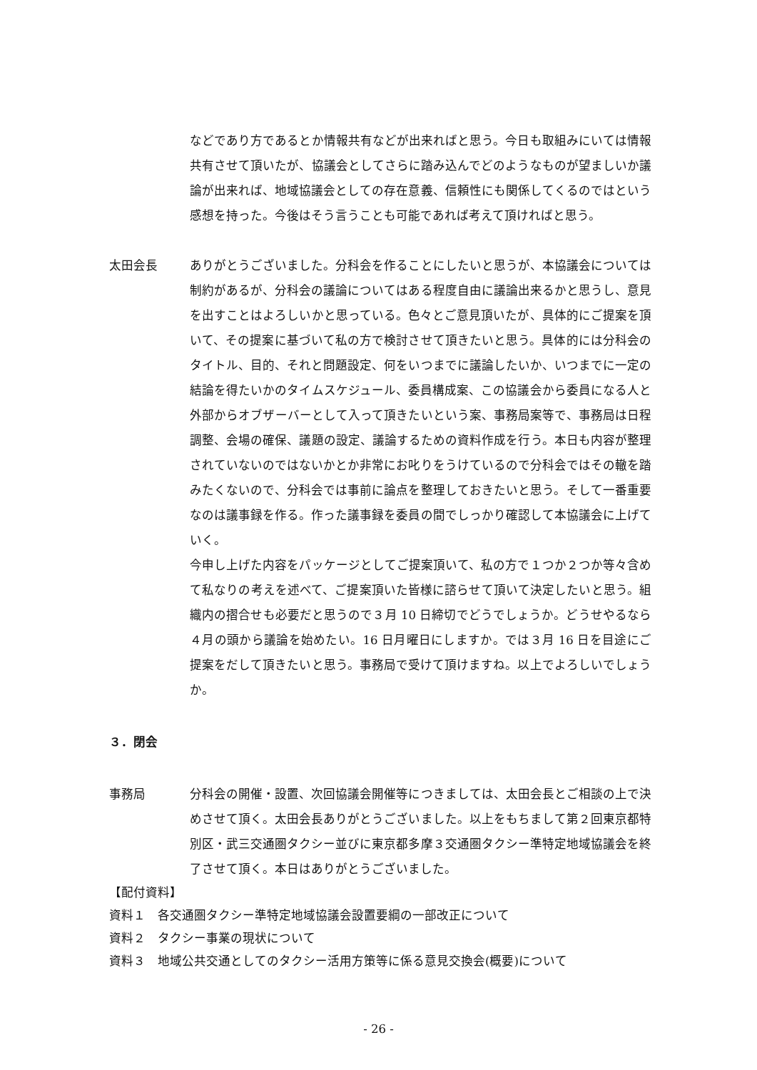などであり方であるとか情報共有などが出来ればと思う。今日も取組みにいては情報共有させて頂いたが、協議会としてさらに踏み込んでどのようなものが望ましいか議論が出来れば、地域協議会としての存在意義、信頼性にも関係してくるのではという感想を持った。今後はそう言うことも可能であれば考えて頂ければと思う。
太田会長 ありがとうございました。分科会を作ることにしたいと思うが、本協議会については制約があるが、分科会の議論についてはある程度自由に議論出来るかと思うし、意見を出すことはよろしいかと思っている。色々とご意見頂いたが、具体的にご提案を頂いて、その提案に基づいて私の方で検討させて頂きたいと思う。具体的には分科会のタイトル、目的、それと問題設定、何をいつまでに議論したいか、いつまでに一定の結論を得たいかのタイムスケジュール、委員構成案、この協議会から委員になる人と外部からオブザーバーとして入って頂きたいという案、事務局案等で、事務局は日程調整、会場の確保、議題の設定、議論するための資料作成を行う。本日も内容が整理されていないのではないかとか非常にお叱りをうけているので分科会ではその轍を踏みたくないので、分科会では事前に論点を整理しておきたいと思う。そして一番重要なのは議事録を作る。作った議事録を委員の間でしっかり確認して本協議会に上げていく。
今申し上げた内容をパッケージとしてご提案頂いて、私の方で１つか２つか等々含めて私なりの考えを述べて、ご提案頂いた皆様に諮らせて頂いて決定したいと思う。組織内の摺合せも必要だと思うので３月 10 日締切でどうでしょうか。どうせやるなら４月の頭から議論を始めたい。16 日月曜日にしますか。では３月 16 日を目途にご提案をだして頂きたいと思う。事務局で受けて頂けますね。以上でよろしいでしょうか。
３．閉会
事務局 分科会の開催・設置、次回協議会開催等につきましては、太田会長とご相談の上で決めさせて頂く。太田会長ありがとうございました。以上をもちまして第２回東京都特別区・武三交通圏タクシー並びに東京都多摩３交通圏タクシー準特定地域協議会を終了させて頂く。本日はありがとうございました。
【配付資料】
資料１　各交通圏タクシー準特定地域協議会設置要綱の一部改正について
資料２　タクシー事業の現状について
資料３　地域公共交通としてのタクシー活用方策等に係る意見交換会(概要)について
- 26 -